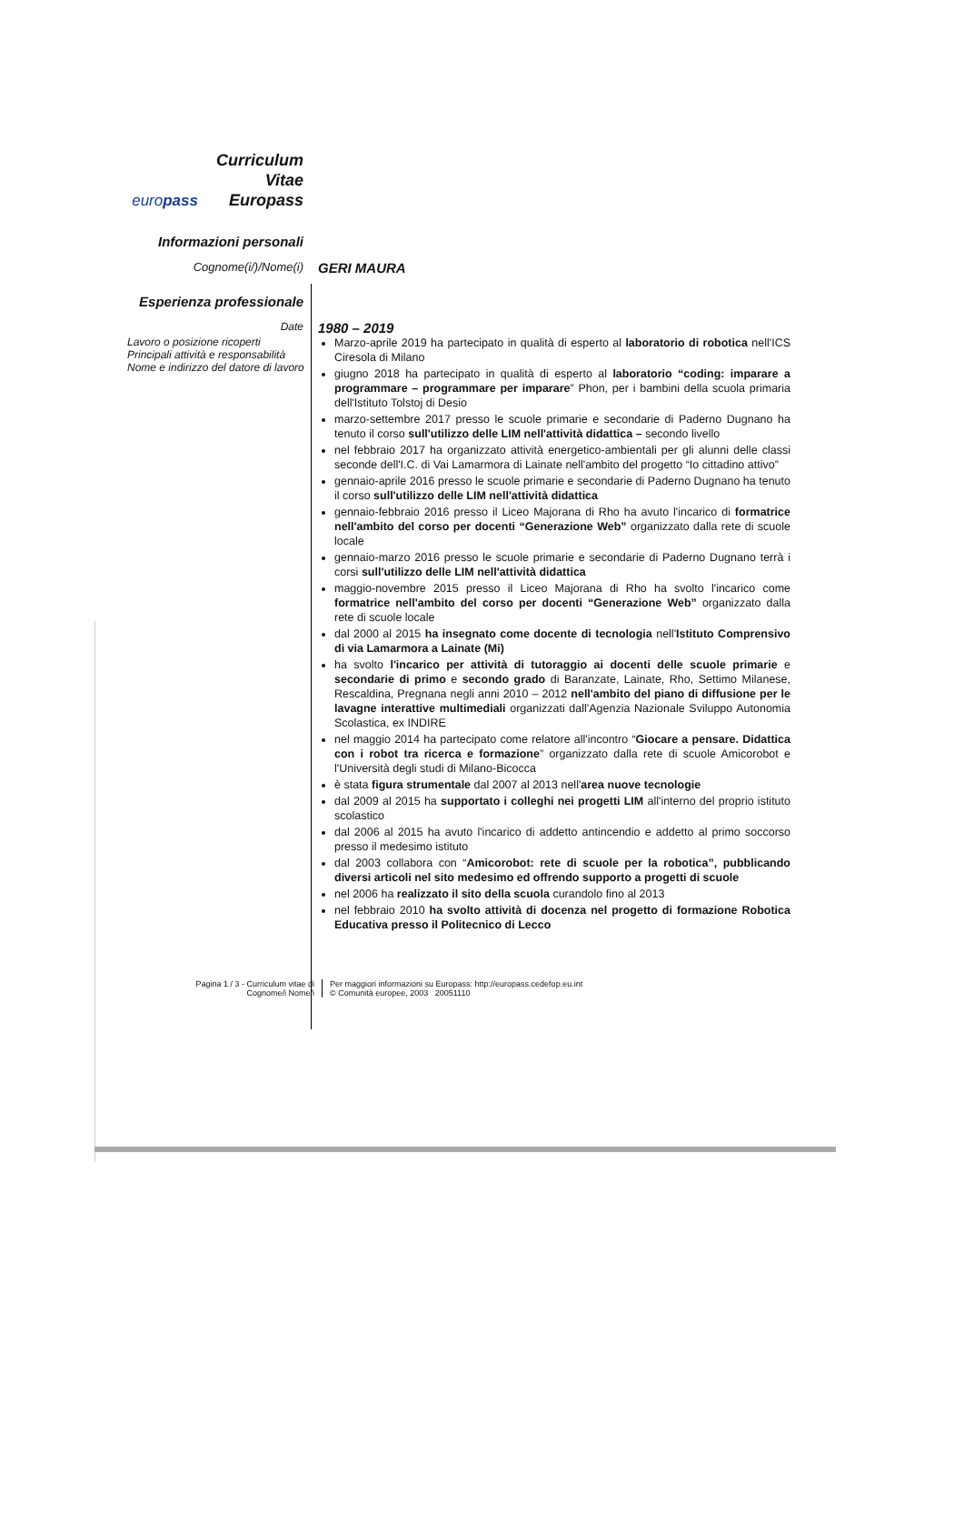europass
Curriculum
Vitae
Europass
Informazioni personali
Cognome(i/)/Nome(i)
GERI MAURA
Esperienza professionale
Date
1980 – 2019
Lavoro o posizione ricoperti
Principali attività e responsabilità
Nome e indirizzo del datore di lavoro
Marzo-aprile 2019 ha partecipato in qualità di esperto al laboratorio di robotica nell'ICS Ciresola di Milano
giugno 2018 ha partecipato in qualità di esperto al laboratorio “coding: imparare a programmare – programmare per imparare” Phon, per i bambini della scuola primaria dell'Istituto Tolstoj di Desio
marzo-settembre 2017 presso le scuole primarie e secondarie di Paderno Dugnano ha tenuto il corso sull'utilizzo delle LIM nell'attività didattica – secondo livello
nel febbraio 2017 ha organizzato attività energetico-ambientali per gli alunni delle classi seconde dell'I.C. di Vai Lamarmora di Lainate nell'ambito del progetto “Io cittadino attivo”
gennaio-aprile 2016 presso le scuole primarie e secondarie di Paderno Dugnano ha tenuto il corso sull'utilizzo delle LIM nell'attività didattica
gennaio-febbraio 2016 presso il Liceo Majorana di Rho ha avuto l'incarico di formatrice nell'ambito del corso per docenti “Generazione Web” organizzato dalla rete di scuole locale
gennaio-marzo 2016 presso le scuole primarie e secondarie di Paderno Dugnano terrà i corsi sull'utilizzo delle LIM nell'attività didattica
maggio-novembre 2015 presso il Liceo Majorana di Rho ha svolto l'incarico come formatrice nell'ambito del corso per docenti “Generazione Web” organizzato dalla rete di scuole locale
dal 2000 al 2015 ha insegnato come docente di tecnologia nell'Istituto Comprensivo di via Lamarmora a Lainate (Mi)
ha svolto l'incarico per attività di tutoraggio ai docenti delle scuole primarie e secondarie di primo e secondo grado di Baranzate, Lainate, Rho, Settimo Milanese, Rescaldina, Pregnana negli anni 2010 – 2012 nell'ambito del piano di diffusione per le lavagne interattive multimediali organizzati dall'Agenzia Nazionale Sviluppo Autonomia Scolastica, ex INDIRE
nel maggio 2014 ha partecipato come relatore all'incontro “Giocare a pensare. Didattica con i robot tra ricerca e formazione” organizzato dalla rete di scuole Amicorobot e l'Università degli studi di Milano-Bicocca
è stata figura strumentale dal 2007 al 2013 nell'area nuove tecnologie
dal 2009 al 2015 ha supportato i colleghi nei progetti LIM all'interno del proprio istituto scolastico
dal 2006 al 2015 ha avuto l'incarico di addetto antincendio e addetto al primo soccorso presso il medesimo istituto
dal 2003 collabora con “Amicorobot: rete di scuole per la robotica”, pubblicando diversi articoli nel sito medesimo ed offrendo supporto a progetti di scuole
nel 2006 ha realizzato il sito della scuola curandolo fino al 2013
nel febbraio 2010 ha svolto attività di docenza nel progetto di formazione Robotica Educativa presso il Politecnico di Lecco
Pagina 1 / 3 - Curriculum vitae di
Cognome/i Nome/i
Per maggiori informazioni su Europass: http://europass.cedefop.eu.int
© Comunità europee, 2003 20051110